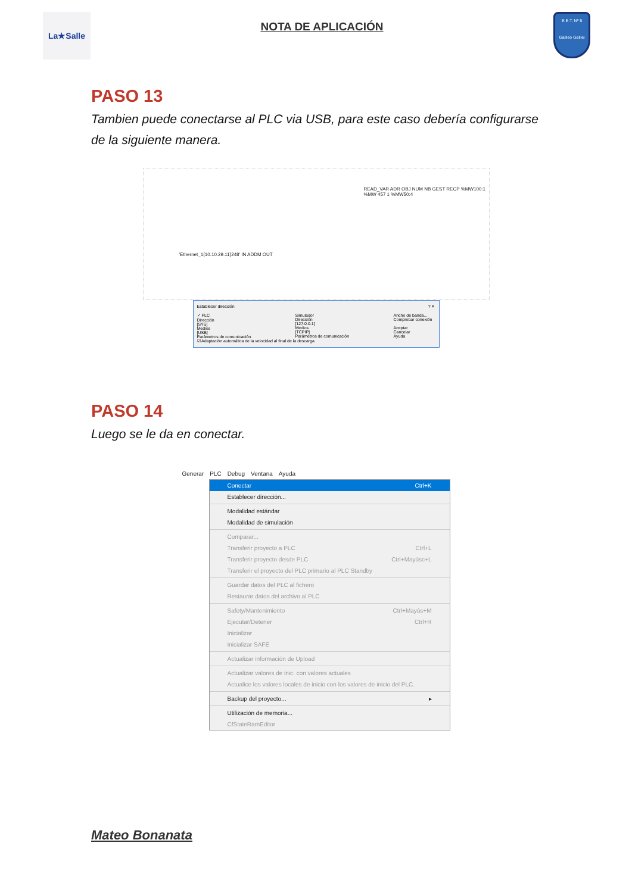La★Salle
NOTA DE APLICACIÓN
E.E.T. Nº 5
Galileo Galilei
PASO 13
Tambien puede conectarse al PLC via USB, para este caso debería configurarse de la siguiente manera.
READ_VAR ADR OBJ NUM NB GEST RECP %MW100:1
%MW 457 1 %MW50:4
'Ethernet_1{10.10.29.11}248' IN ADDM OUT
Establecer dirección ? ✕
✓ PLC
Dirección
[SYS]
Medios
[USB]
Parámetros de comunicación
Simulador
Dirección
[127.0.0.1]
Medios
[TCPIP]
Parámetros de comunicación
Ancho de banda...
Comprobar conexión
Aceptar
Cancelar
Ayuda
☑ Adaptación automática de la velocidad al final de la descarga
PASO 14
Luego se le da en conectar.
Generar PLC Debug Ventana Ayuda
Conectar Ctrl+K
Establecer dirección...
Modalidad estándar
Modalidad de simulación
Comparar...
Transferir proyecto a PLC Ctrl+L
Transferir proyecto desde PLC Ctrl+Mayúsc+L
Transferir el proyecto del PLC primario al PLC Standby
Guardar datos del PLC al fichero
Restaurar datos del archivo al PLC
Safety/Mantenimiento Ctrl+Mayús+M
Ejecutar/Detener Ctrl+R
Inicializar
Inicializar SAFE
Actualizar información de Upload
Actualizar valores de inic. con valores actuales
Actualice los valores locales de inicio con los valores de inicio del PLC.
Backup del proyecto... ▸
Utilización de memoria...
CfStateRamEditor
Mateo Bonanata